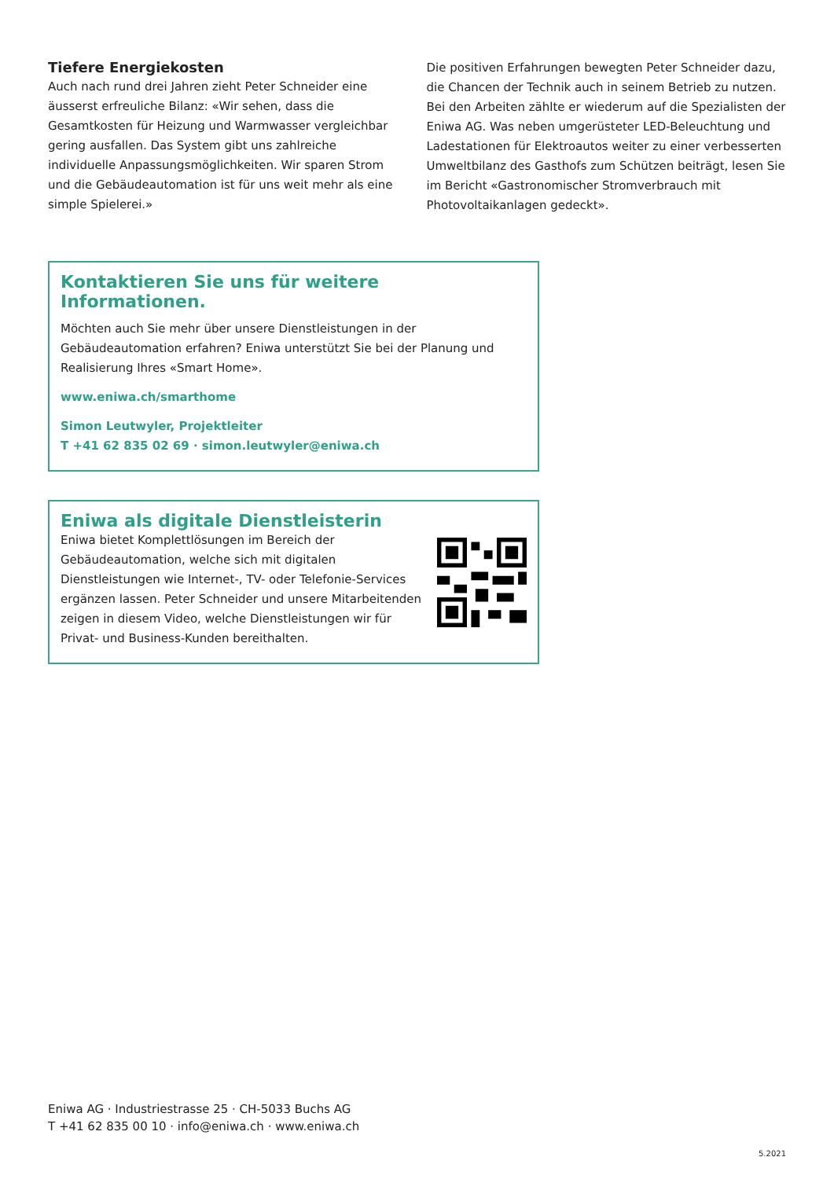Tiefere Energiekosten
Auch nach rund drei Jahren zieht Peter Schneider eine äusserst erfreuliche Bilanz: «Wir sehen, dass die Gesamtkosten für Heizung und Warmwasser vergleichbar gering ausfallen. Das System gibt uns zahlreiche individuelle Anpassungsmöglichkeiten. Wir sparen Strom und die Gebäudeautomation ist für uns weit mehr als eine simple Spielerei.»
Die positiven Erfahrungen bewegten Peter Schneider dazu, die Chancen der Technik auch in seinem Betrieb zu nutzen. Bei den Arbeiten zählte er wiederum auf die Spezialisten der Eniwa AG. Was neben umgerüsteter LED-Beleuchtung und Ladestationen für Elektroautos weiter zu einer verbesserten Umweltbilanz des Gasthofs zum Schützen beiträgt, lesen Sie im Bericht «Gastronomischer Stromverbrauch mit Photovoltaikanlagen gedeckt».
Kontaktieren Sie uns für weitere Informationen.
Möchten auch Sie mehr über unsere Dienstleistungen in der Gebäudeautomation erfahren? Eniwa unterstützt Sie bei der Planung und Realisierung Ihres «Smart Home».
www.eniwa.ch/smarthome
Simon Leutwyler, Projektleiter
T +41 62 835 02 69 · simon.leutwyler@eniwa.ch
Eniwa als digitale Dienstleisterin
Eniwa bietet Komplettlösungen im Bereich der Gebäudeautomation, welche sich mit digitalen Dienstleistungen wie Internet-, TV- oder Telefonie-Services ergänzen lassen. Peter Schneider und unsere Mitarbeitenden zeigen in diesem Video, welche Dienstleistungen wir für Privat- und Business-Kunden bereithalten.
Eniwa AG · Industriestrasse 25 · CH-5033 Buchs AG
T +41 62 835 00 10 · info@eniwa.ch · www.eniwa.ch
5.2021